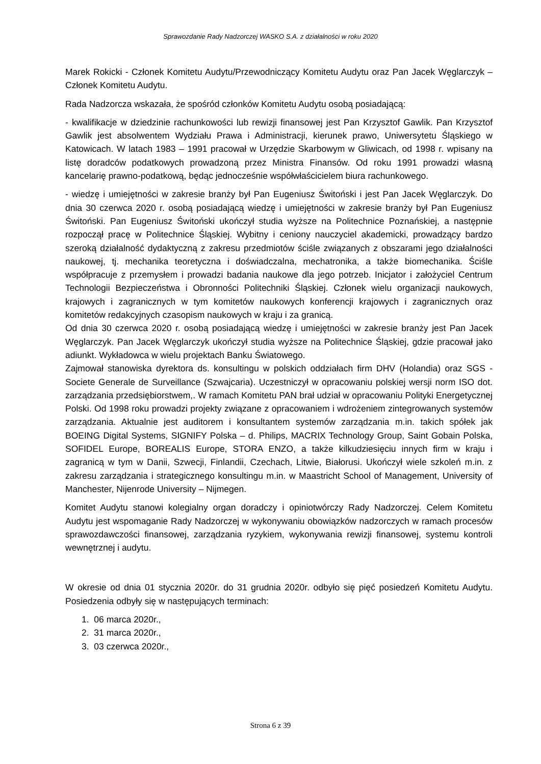Sprawozdanie Rady Nadzorczej WASKO S.A. z działalności w roku 2020
Marek Rokicki - Członek Komitetu Audytu/Przewodniczący Komitetu Audytu oraz Pan Jacek Węglarczyk – Członek Komitetu Audytu.
Rada Nadzorcza wskazała, że spośród członków Komitetu Audytu osobą posiadającą:
- kwalifikacje w dziedzinie rachunkowości lub rewizji finansowej jest Pan Krzysztof Gawlik. Pan Krzysztof Gawlik jest absolwentem Wydziału Prawa i Administracji, kierunek prawo, Uniwersytetu Śląskiego w Katowicach. W latach 1983 – 1991 pracował w Urzędzie Skarbowym w Gliwicach, od 1998 r. wpisany na listę doradców podatkowych prowadzoną przez Ministra Finansów. Od roku 1991 prowadzi własną kancelarię prawno-podatkową, będąc jednocześnie współwłaścicielem biura rachunkowego.
- wiedzę i umiejętności w zakresie branży był Pan Eugeniusz Świtoński i jest Pan Jacek Węglarczyk. Do dnia 30 czerwca 2020 r. osobą posiadającą wiedzę i umiejętności w zakresie branży był Pan Eugeniusz Świtoński. Pan Eugeniusz Świtoński ukończył studia wyższe na Politechnice Poznańskiej, a następnie rozpoczął pracę w Politechnice Śląskiej. Wybitny i ceniony nauczyciel akademicki, prowadzący bardzo szeroką działalność dydaktyczną z zakresu przedmiotów ściśle związanych z obszarami jego działalności naukowej, tj. mechanika teoretyczna i doświadczalna, mechatronika, a także biomechanika. Ściśle współpracuje z przemysłem i prowadzi badania naukowe dla jego potrzeb. Inicjator i założyciel Centrum Technologii Bezpieczeństwa i Obronności Politechniki Śląskiej. Członek wielu organizacji naukowych, krajowych i zagranicznych w tym komitetów naukowych konferencji krajowych i zagranicznych oraz komitetów redakcyjnych czasopism naukowych w kraju i za granicą.
Od dnia 30 czerwca 2020 r. osobą posiadającą wiedzę i umiejętności w zakresie branży jest Pan Jacek Węglarczyk. Pan Jacek Węglarczyk ukończył studia wyższe na Politechnice Śląskiej, gdzie pracował jako adiunkt. Wykładowca w wielu projektach Banku Światowego.
Zajmował stanowiska dyrektora ds. konsultingu w polskich oddziałach firm DHV (Holandia) oraz SGS - Societe Generale de Surveillance (Szwajcaria). Uczestniczył w opracowaniu polskiej wersji norm ISO dot. zarządzania przedsiębiorstwem,. W ramach Komitetu PAN brał udział w opracowaniu Polityki Energetycznej Polski. Od 1998 roku prowadzi projekty związane z opracowaniem i wdrożeniem zintegrowanych systemów zarządzania. Aktualnie jest auditorem i konsultantem systemów zarządzania m.in. takich spółek jak BOEING Digital Systems, SIGNIFY Polska – d. Philips, MACRIX Technology Group, Saint Gobain Polska, SOFIDEL Europe, BOREALIS Europe, STORA ENZO, a także kilkudziesięciu innych firm w kraju i zagranicą w tym w Danii, Szwecji, Finlandii, Czechach, Litwie, Białorusi. Ukończył wiele szkoleń m.in. z zakresu zarządzania i strategicznego konsultingu m.in. w Maastricht School of Management, University of Manchester, Nijenrode University – Nijmegen.
Komitet Audytu stanowi kolegialny organ doradczy i opiniotwórczy Rady Nadzorczej. Celem Komitetu Audytu jest wspomaganie Rady Nadzorczej w wykonywaniu obowiązków nadzorczych w ramach procesów sprawozdawczości finansowej, zarządzania ryzykiem, wykonywania rewizji finansowej, systemu kontroli wewnętrznej i audytu.
W okresie od dnia 01 stycznia 2020r. do 31 grudnia 2020r. odbyło się pięć posiedzeń Komitetu Audytu. Posiedzenia odbyły się w następujących terminach:
1. 06 marca 2020r.,
2. 31 marca 2020r.,
3. 03 czerwca 2020r.,
Strona 6 z 39